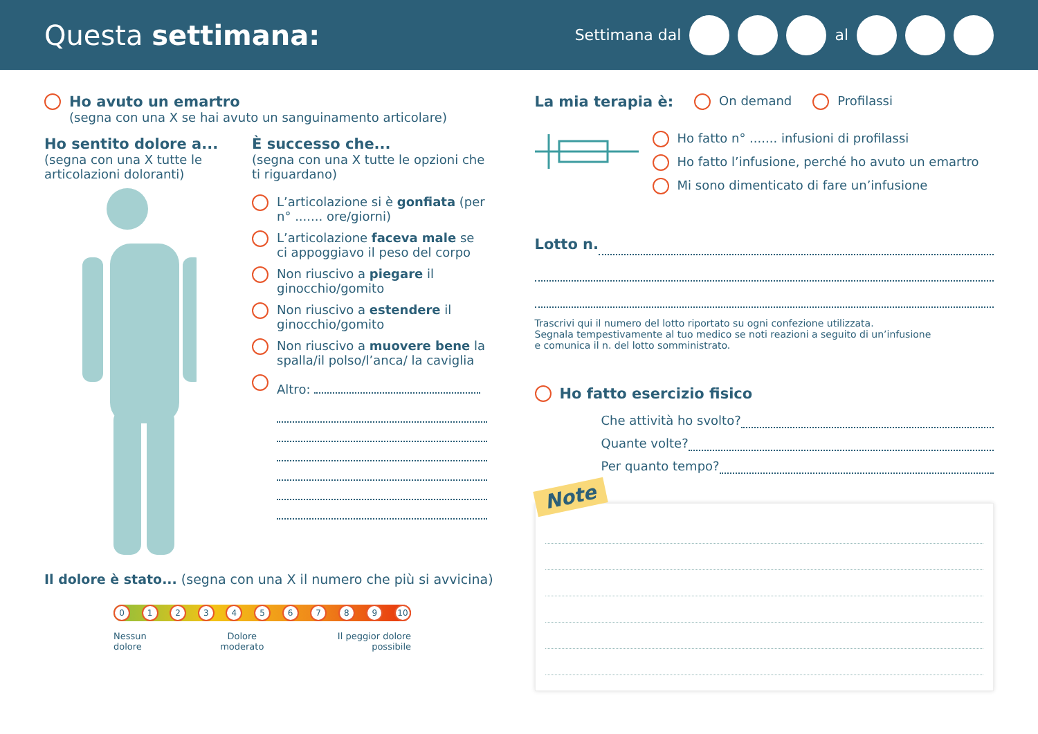Questa settimana:
Settimana dal al
Ho avuto un emartro
(segna con una X se hai avuto un sanguinamento articolare)
Ho sentito dolore a...
(segna con una X tutte le articolazioni doloranti)
È successo che...
(segna con una X tutte le opzioni che ti riguardano)
L’articolazione si è gonfiata (per n° ....... ore/giorni)
L’articolazione faceva male se ci appoggiavo il peso del corpo
Non riuscivo a piegare il ginocchio/gomito
Non riuscivo a estendere il ginocchio/gomito
Non riuscivo a muovere bene la spalla/il polso/l’anca/ la caviglia
Altro:
Il dolore è stato... (segna con una X il numero che più si avvicina)
0123456789 10
Nessun
dolore Dolore
moderato Il peggior dolore
possibile
La mia terapia è: On demand Profilassi
Ho fatto n° ....... infusioni di profilassi
Ho fatto l’infusione, perché ho avuto un emartro
Mi sono dimenticato di fare un’infusione
Lotto n.
Trascrivi qui il numero del lotto riportato su ogni confezione utilizzata.
Segnala tempestivamente al tuo medico se noti reazioni a seguito di un’infusione
e comunica il n. del lotto somministrato.
Ho fatto esercizio fisico
Che attività ho svolto?
Quante volte?
Per quanto tempo?
Note